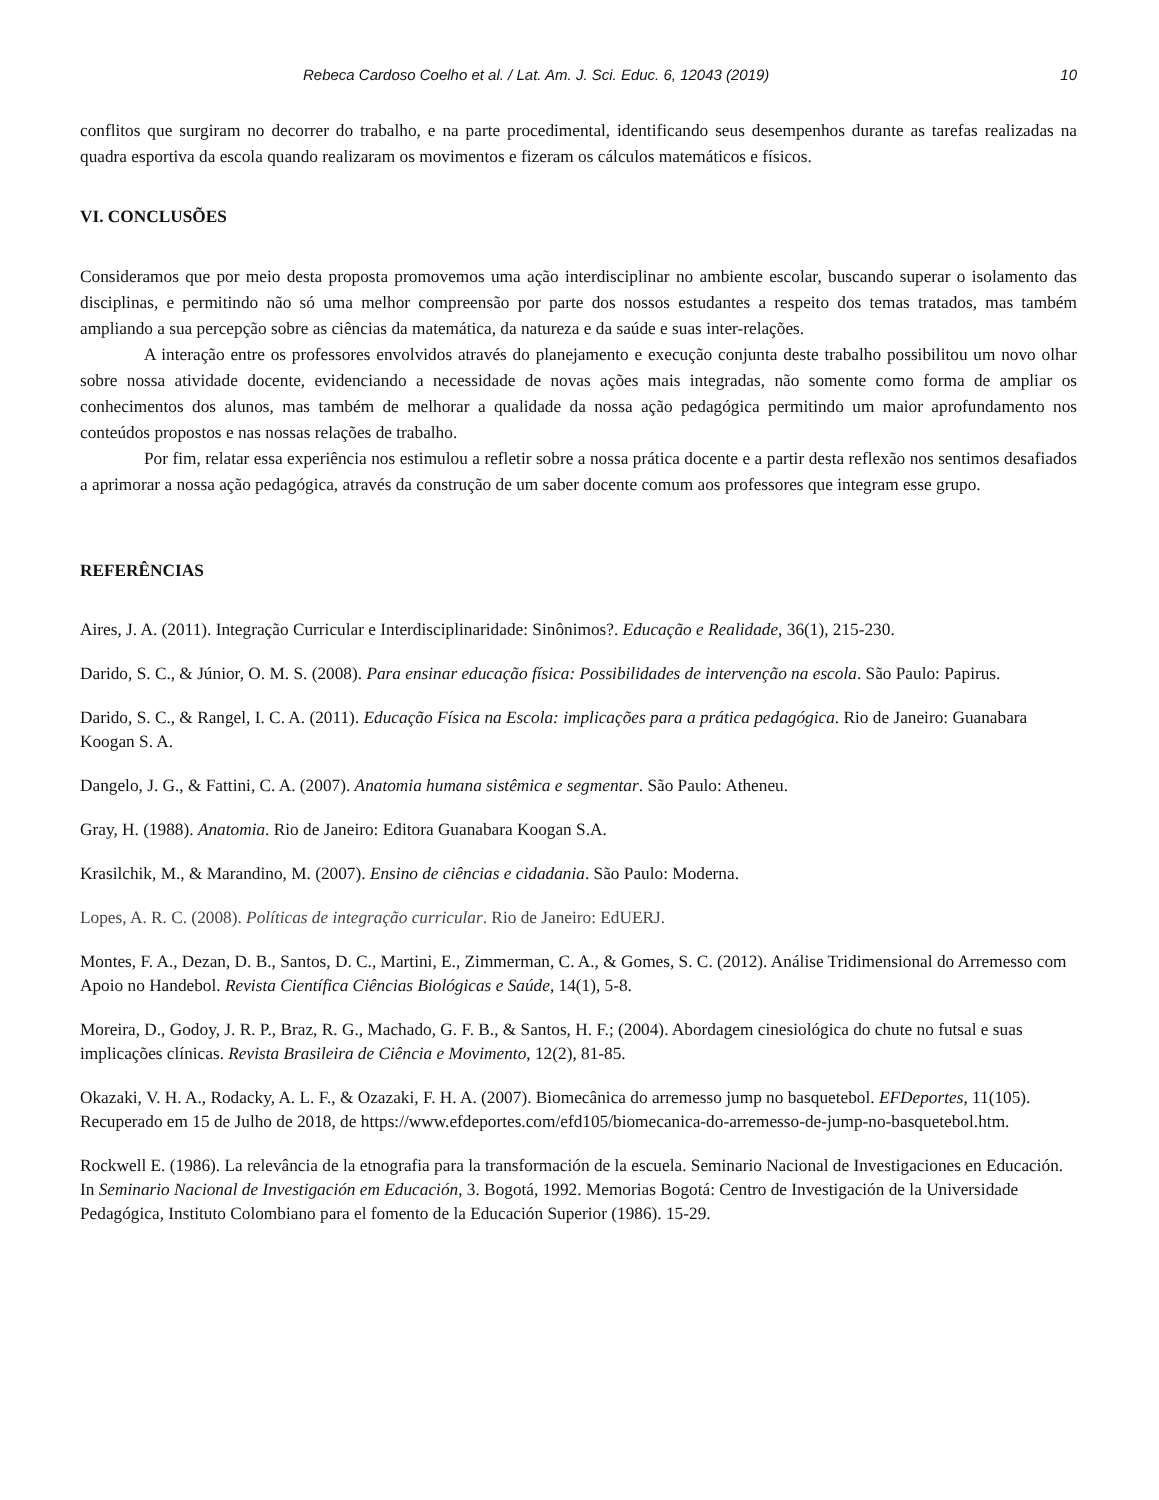Rebeca Cardoso Coelho et al. / Lat. Am. J. Sci. Educ. 6, 12043 (2019) 10
conflitos que surgiram no decorrer do trabalho, e na parte procedimental, identificando seus desempenhos durante as tarefas realizadas na quadra esportiva da escola quando realizaram os movimentos e fizeram os cálculos matemáticos e físicos.
VI. CONCLUSÕES
Consideramos que por meio desta proposta promovemos uma ação interdisciplinar no ambiente escolar, buscando superar o isolamento das disciplinas, e permitindo não só uma melhor compreensão por parte dos nossos estudantes a respeito dos temas tratados, mas também ampliando a sua percepção sobre as ciências da matemática, da natureza e da saúde e suas inter-relações.
A interação entre os professores envolvidos através do planejamento e execução conjunta deste trabalho possibilitou um novo olhar sobre nossa atividade docente, evidenciando a necessidade de novas ações mais integradas, não somente como forma de ampliar os conhecimentos dos alunos, mas também de melhorar a qualidade da nossa ação pedagógica permitindo um maior aprofundamento nos conteúdos propostos e nas nossas relações de trabalho.
Por fim, relatar essa experiência nos estimulou a refletir sobre a nossa prática docente e a partir desta reflexão nos sentimos desafiados a aprimorar a nossa ação pedagógica, através da construção de um saber docente comum aos professores que integram esse grupo.
REFERÊNCIAS
Aires, J. A. (2011). Integração Curricular e Interdisciplinaridade: Sinônimos?. Educação e Realidade, 36(1), 215-230.
Darido, S. C., & Júnior, O. M. S. (2008). Para ensinar educação física: Possibilidades de intervenção na escola. São Paulo: Papirus.
Darido, S. C., & Rangel, I. C. A. (2011). Educação Física na Escola: implicações para a prática pedagógica. Rio de Janeiro: Guanabara Koogan S. A.
Dangelo, J. G., & Fattini, C. A. (2007). Anatomia humana sistêmica e segmentar. São Paulo: Atheneu.
Gray, H. (1988). Anatomia. Rio de Janeiro: Editora Guanabara Koogan S.A.
Krasilchik, M., & Marandino, M. (2007). Ensino de ciências e cidadania. São Paulo: Moderna.
Lopes, A. R. C. (2008). Políticas de integração curricular. Rio de Janeiro: EdUERJ.
Montes, F. A., Dezan, D. B., Santos, D. C., Martini, E., Zimmerman, C. A., & Gomes, S. C. (2012). Análise Tridimensional do Arremesso com Apoio no Handebol. Revista Científica Ciências Biológicas e Saúde, 14(1), 5-8.
Moreira, D., Godoy, J. R. P., Braz, R. G., Machado, G. F. B., & Santos, H. F.; (2004). Abordagem cinesiológica do chute no futsal e suas implicações clínicas. Revista Brasileira de Ciência e Movimento, 12(2), 81-85.
Okazaki, V. H. A., Rodacky, A. L. F., & Ozazaki, F. H. A. (2007). Biomecânica do arremesso jump no basquetebol. EFDeportes, 11(105). Recuperado em 15 de Julho de 2018, de https://www.efdeportes.com/efd105/biomecanica-do-arremesso-de-jump-no-basquetebol.htm.
Rockwell E. (1986). La relevância de la etnografia para la transformación de la escuela. Seminario Nacional de Investigaciones en Educación. In Seminario Nacional de Investigación em Educación, 3. Bogotá, 1992. Memorias Bogotá: Centro de Investigación de la Universidade Pedagógica, Instituto Colombiano para el fomento de la Educación Superior (1986). 15-29.